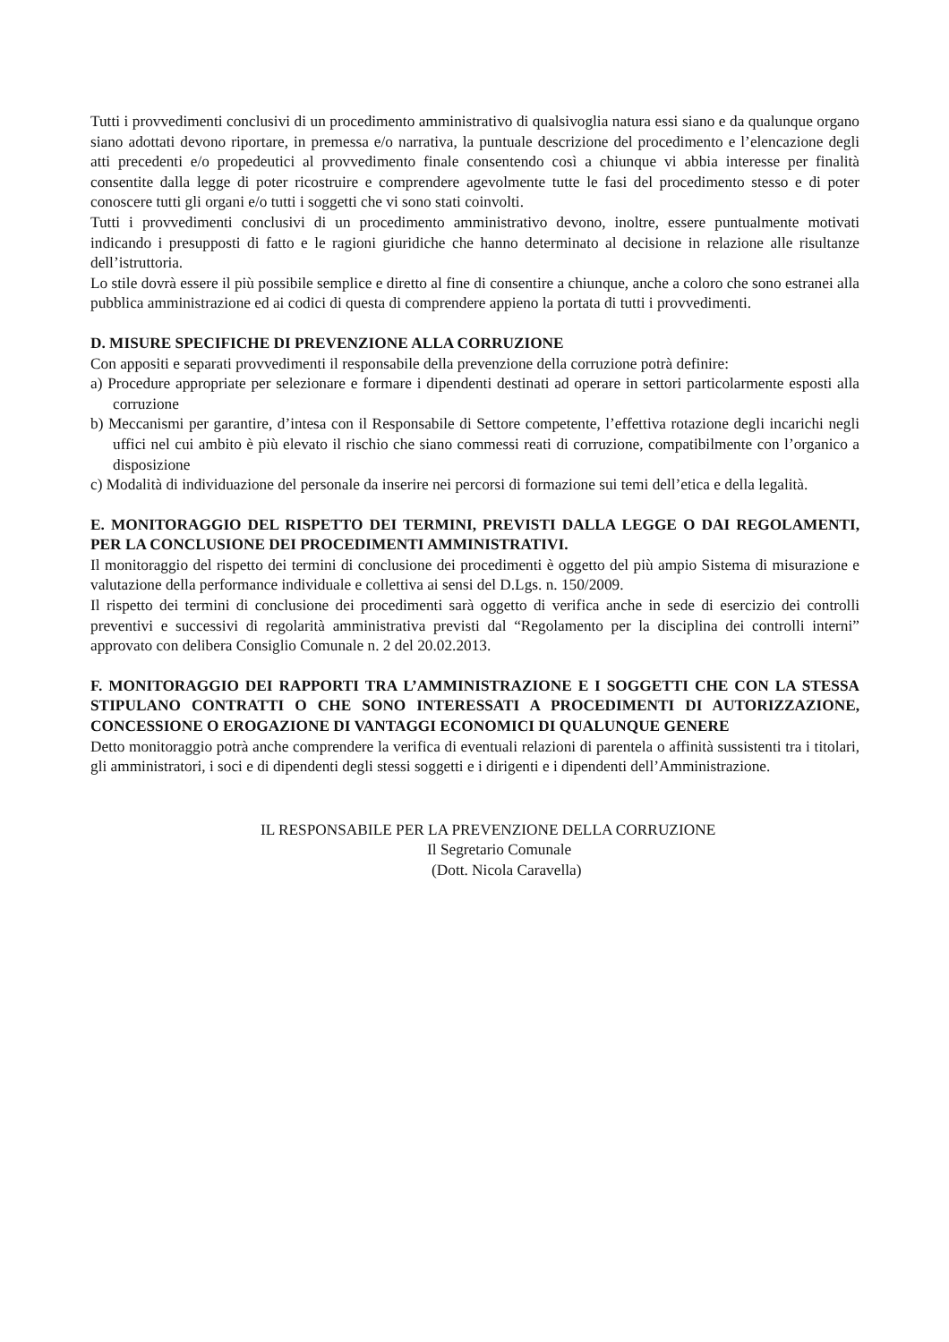Tutti i provvedimenti conclusivi di un procedimento amministrativo di qualsivoglia natura essi siano e da qualunque organo siano adottati devono riportare, in premessa e/o narrativa, la puntuale descrizione del procedimento e l’elencazione degli atti precedenti e/o propedeutici al provvedimento finale consentendo così a chiunque vi abbia interesse per finalità consentite dalla legge di poter ricostruire e comprendere agevolmente tutte le fasi del procedimento stesso e di poter conoscere tutti gli organi e/o tutti i soggetti che vi sono stati coinvolti.
Tutti i provvedimenti conclusivi di un procedimento amministrativo devono, inoltre, essere puntualmente motivati indicando i presupposti di fatto e le ragioni giuridiche che hanno determinato al decisione in relazione alle risultanze dell’istruttoria.
Lo stile dovrà essere il più possibile semplice e diretto al fine di consentire a chiunque, anche a coloro che sono estranei alla pubblica amministrazione ed ai codici di questa di comprendere appieno la portata di tutti i provvedimenti.
D. MISURE SPECIFICHE DI PREVENZIONE ALLA CORRUZIONE
Con appositi e separati provvedimenti il responsabile della prevenzione della corruzione potrà definire:
a) Procedure appropriate per selezionare e formare i dipendenti destinati ad operare in settori particolarmente esposti alla corruzione
b) Meccanismi per garantire, d’intesa con il Responsabile di Settore competente, l’effettiva rotazione degli incarichi negli uffici nel cui ambito è più elevato il rischio che siano commessi reati di corruzione, compatibilmente con l’organico a disposizione
c) Modalità di individuazione del personale da inserire nei percorsi di formazione sui temi dell’etica e della legalità.
E. MONITORAGGIO DEL RISPETTO DEI TERMINI, PREVISTI DALLA LEGGE O DAI REGOLAMENTI, PER LA CONCLUSIONE DEI PROCEDIMENTI AMMINISTRATIVI.
Il monitoraggio del rispetto dei termini di conclusione dei procedimenti è oggetto del più ampio Sistema di misurazione e valutazione della performance individuale e collettiva ai sensi del D.Lgs. n. 150/2009.
Il rispetto dei termini di conclusione dei procedimenti sarà oggetto di verifica anche in sede di esercizio dei controlli preventivi e successivi di regolarità amministrativa previsti dal “Regolamento per la disciplina dei controlli interni” approvato con delibera Consiglio Comunale n. 2 del 20.02.2013.
F. MONITORAGGIO DEI RAPPORTI TRA L’AMMINISTRAZIONE E I SOGGETTI CHE CON LA STESSA STIPULANO CONTRATTI O CHE SONO INTERESSATI A PROCEDIMENTI DI AUTORIZZAZIONE, CONCESSIONE O EROGAZIONE DI VANTAGGI ECONOMICI DI QUALUNQUE GENERE
Detto monitoraggio potrà anche comprendere la verifica di eventuali relazioni di parentela o affinità sussistenti tra i titolari, gli amministratori, i soci e di dipendenti degli stessi soggetti e i dirigenti e i dipendenti dell’Amministrazione.
IL RESPONSABILE PER LA PREVENZIONE DELLA CORRUZIONE
Il Segretario Comunale
(Dott. Nicola Caravella)